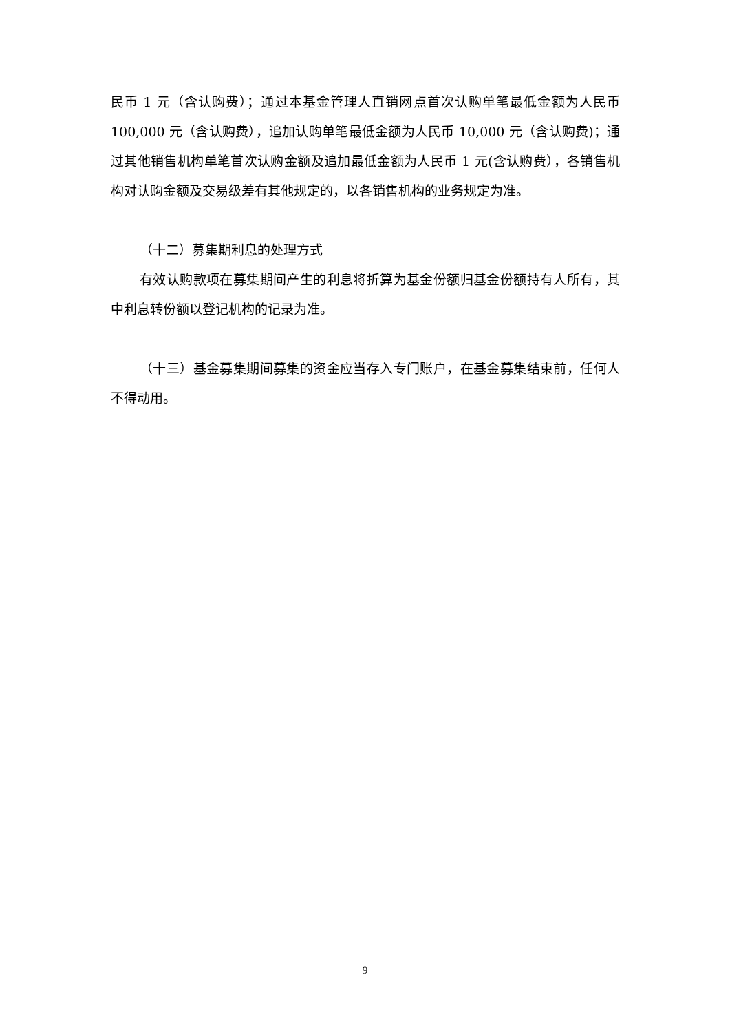民币 1 元（含认购费）；通过本基金管理人直销网点首次认购单笔最低金额为人民币 100,000 元（含认购费），追加认购单笔最低金额为人民币 10,000 元（含认购费)；通过其他销售机构单笔首次认购金额及追加最低金额为人民币 1 元(含认购费），各销售机构对认购金额及交易级差有其他规定的，以各销售机构的业务规定为准。
（十二）募集期利息的处理方式
有效认购款项在募集期间产生的利息将折算为基金份额归基金份额持有人所有，其中利息转份额以登记机构的记录为准。
（十三）基金募集期间募集的资金应当存入专门账户，在基金募集结束前，任何人不得动用。
9